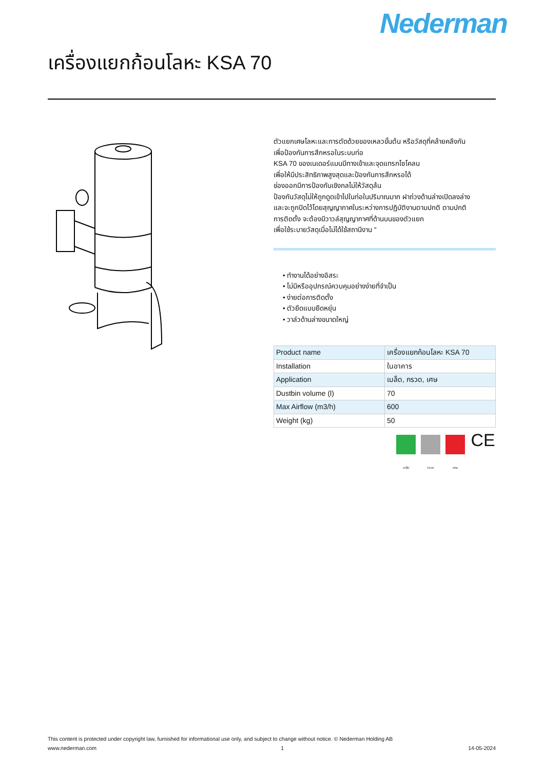Nederman
เครื่องแยกก้อนโลหะ KSA 70
ตัวแยกเศษโลหะและการตัดด้วยของเหลวขั้นต้น หรือวัสดุที่คล้ายคลึงกัน
เพื่อป้องกันการสึกหรอในระบบท่อ
KSA 70 ของเนเดอร์แมนมีทางเข้าและจุดแทรกไซโคลน
เพื่อให้มีประสิทธิภาพสูงสุดและป้องกันการสึกหรอได้
ช่องออกมีการป้องกันเชิงกลไม่ให้วัสดุล้น
ป้องกันวัสดุไม่ให้ถูกดูดเข้าไปในท่อในปริมาณมาก ฝาถ่วงด้านล่างเปิดลงล่าง
และจะถูกปิดไว้โดยสุญญากาศในระหว่างการปฏิบัติงานตามปกติ ตามปกติ
การติดตั้ง จะต้องมีวาวล์สุญญากาศที่ด้านบนของตัวแยก
เพื่อใช้ระบายวัสดุเมื่อไม่ได้ใช้สถานีงาน "
• ทำงานได้อย่างอิสระ
• ไม่มีหรืออุปกรณ์ควบคุมอย่างง่ายที่จำเป็น
• ง่ายต่อการติดตั้ง
• ตัวยึดแบบยืดหยุ่น
• วาล์วด้านล่างขนาดใหญ่
| Product name | เครื่องแยกก้อนโลหะ KSA 70 |
| Installation | ในอาคาร |
| Application | เมล็ด, กรวด, เศษ |
| Dustbin volume (l) | 70 |
| Max Airflow (m3/h) | 600 |
| Weight (kg) | 50 |
เมล็ด กรวด เศษ
CE
This content is protected under copyright law, furnished for informational use only, and subject to change without notice. © Nederman Holding AB
www.nederman.com 1 14-05-2024